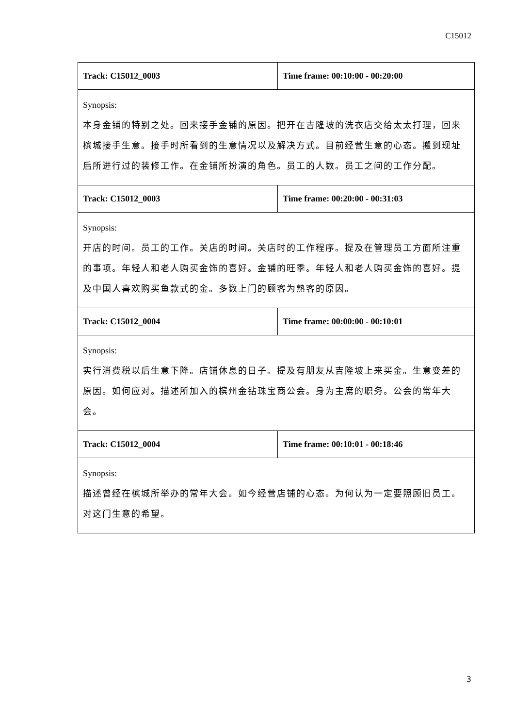C15012
| Track: C15012_0003 | Time frame: 00:10:00 - 00:20:00 |
| Synopsis: 本身金铺的特别之处。回来接手金铺的原因。把开在吉隆坡的洗衣店交给太太打理，回来槟城接手生意。接手时所看到的生意情况以及解决方式。目前经营生意的心态。搬到现址后所进行过的装修工作。在金铺所扮演的角色。员工的人数。员工之间的工作分配。 | |
| Track: C15012_0003 | Time frame: 00:20:00 - 00:31:03 |
| Synopsis: 开店的时间。员工的工作。关店的时间。关店时的工作程序。提及在管理员工方面所注重的事项。年轻人和老人购买金饰的喜好。金铺的旺季。年轻人和老人购买金饰的喜好。提及中国人喜欢购买鱼款式的金。多数上门的顾客为熟客的原因。 | |
| Track: C15012_0004 | Time frame: 00:00:00 - 00:10:01 |
| Synopsis: 实行消费税以后生意下降。店铺休息的日子。提及有朋友从吉隆坡上来买金。生意变差的原因。如何应对。描述所加入的槟州金钻珠宝商公会。身为主席的职务。公会的常年大会。 | |
| Track: C15012_0004 | Time frame: 00:10:01 - 00:18:46 |
| Synopsis: 描述曾经在槟城所举办的常年大会。如今经营店铺的心态。为何认为一定要照顾旧员工。对这门生意的希望。 | |
3